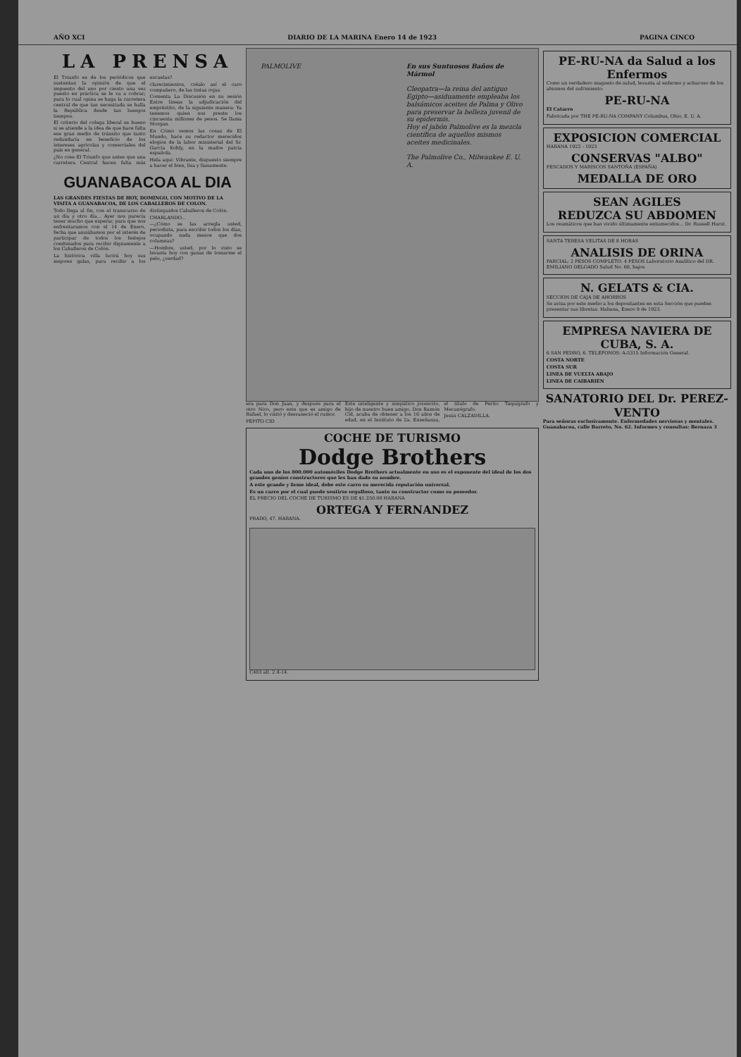AÑO XCI DIARIO DE LA MARINA Enero 14 de 1923 PAGINA CINCO
LA PRENSA
El Triunfo es de los periódicos que sustentan la opinión de que el impuesto del uno por ciento una vez puesto en práctica se le va a cobrar; para lo cual opina se haga la carretera central de que tan necesitada se halla la República desde tan luengos tiempos.
El criterio del colega liberal es bueno si se atiende a la idea de que hace falta ese gran medio de tránsito que tanto redundaría en beneficio de los intereses agrícolas y comerciales del país en general.
¿No cree El Triunfo que antes que una carretera Central hacen falta más escuelas?
clarecimientos, créalo así el caro compañero, de las tintas rojas.
Comenta La Discusión en su sesión Entre líneas la adjudicación del empréstito, de la siguiente manera: Ya tenemos quien nos preste los cincuenta millones de pesos. Se llama Morgan.
En Cómo vemos las cosas de El Mundo, hace su redactor merecidos elogios de la labor ministerial del Sr. García Kohly, en la madre patria española.
Hela aquí: Vibrante, dispuesto siempre a hacer el bien, lisa y llanamente.
GUANABACOA AL DIA
LAS GRANDES FIESTAS DE HOY, DOMINGO, CON MOTIVO DE LA VISITA A GUANABACOA, DE LOS CABALLEROS DE COLON.
Todo llega al fin, con el transcurso de un día y otro día... Ayer nos parecía tener mucho que esperar, para que nos enfrentaramos con el 14 de Enero, fecha que ansiábamos por el interés de participar de todos los festejos combinados para recibir dignamente a los Caballeros de Colón.
La histórica villa lucirá hoy sus mejores galas, para recibir a los distinguidos Caballeros de Colón.
CHARLANDO...
—¿Cómo se las arregla usted, periodista, para escribir todos los días, ocupando nada menos que dos columnas?
—Hombre, usted, por lo visto se levanta hoy con ganas de tomarme el pelo, ¿verdad?
PALMOLIVE En sus Suntuosos Baños de Mármol
Cleopatra—la reina del antiguo Egipto—asiduamente empleaba los balsámicos aceites de Palma y Olivo para preservar la belleza juvenil de su epidermis.
Hoy el jabón Palmolive es la mezcla científica de aquellos mismos aceites medicinales.
The Palmolive Co., Milwaukee E. U. A.
era para Don Juan, y después para el otro Nico, pero este que es amigo de Rafael, lo visitó y desvaneció el rumor.
PEPITO CID
Este inteligente y simpático jovencito, hijo de nuestro buen amigo, Don Ramón Cid, acaba de obtener a los 16 años de edad, en el Instituto de 2a. Enseñanza, el título de Perito Taquígrafo y Mecanógrafo.
Jesús CALZADILLA.
COCHE DE TURISMO
Dodge Brothers
Cada uno de los 800.000 automóviles Dodge Brothers actualmente en uso es el exponente del ideal de los dos grandes genios constructores que les han dado su nombre.
A este grande y firme ideal, debe este carro su merecida reputación universal.
Es un carro por el cual puede sentirse orgulloso, tanto su constructor como su poseedor.
EL PRECIO DEL COCHE DE TURISMO ES DE $1.250.00 HABANA
ORTEGA Y FERNANDEZ
PRADO, 47. HABANA.
C403 alt. 2 d-14.
PE-RU-NA da Salud a los Enfermos
Como un verdadero magneto de salud, levanta al enfermo y achacoso de los abismos del sufrimiento.
PE-RU-NA
El Catarro
Fabricada por THE PE-RU-NA COMPANY Columbus, Ohio, E. U. A.
EXPOSICION COMERCIAL
HABANA 1922 - 1923
CONSERVAS "ALBO"
PESCADOS Y MARISCOS SANTOÑA (ESPAÑA)
MEDALLA DE ORO
SEAN AGILES
REDUZCA SU ABDOMEN
Los reumáticos que han vivido últimamente entumecidos... Dr. Russell Hurst.
SANTA TERESA VELITAS DE 8 HORAS
ANALISIS DE ORINA
PARCIAL: 2 PESOS COMPLETO: 4 PESOS Laboratorio Analítico del DR. EMILIANO DELGADO Salud No. 60, bajos
N. GELATS & CIA.
SECCION DE CAJA DE AHORROS
Se avisa por este medio a los depositantes en esta Sección que pueden presentar sus libretas. Habana, Enero 9 de 1923.
EMPRESA NAVIERA DE CUBA, S. A.
6 SAN PEDRO, 6. TELEFONOS: A-5315 Información General.
COSTA NORTE
COSTA SUR
LINEA DE VUELTA ABAJO
LINEA DE CAIBARIEN
SANATORIO DEL Dr. PEREZ-VENTO
Para señoras exclusivamente. Enfermedades nerviosas y mentales. Guanabacoa, calle Barreto, No. 62. Informes y consultas: Bernaza 3